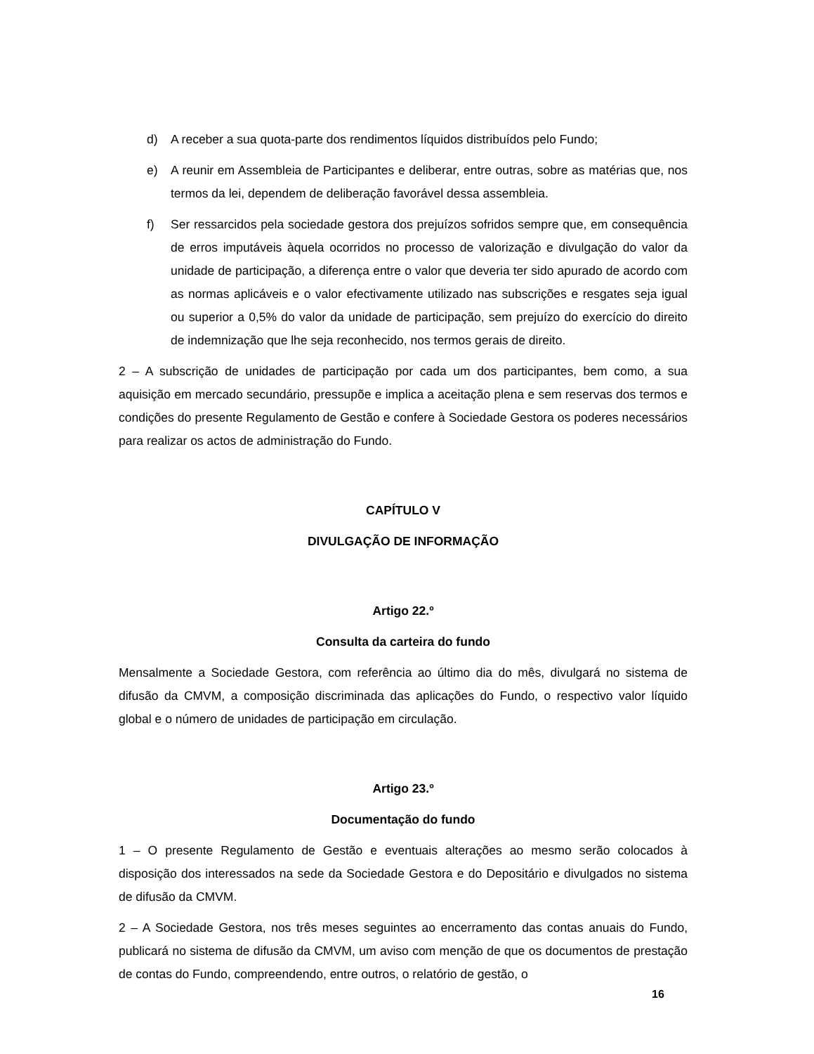d) A receber a sua quota-parte dos rendimentos líquidos distribuídos pelo Fundo;
e) A reunir em Assembleia de Participantes e deliberar, entre outras, sobre as matérias que, nos termos da lei, dependem de deliberação favorável dessa assembleia.
f) Ser ressarcidos pela sociedade gestora dos prejuízos sofridos sempre que, em consequência de erros imputáveis àquela ocorridos no processo de valorização e divulgação do valor da unidade de participação, a diferença entre o valor que deveria ter sido apurado de acordo com as normas aplicáveis e o valor efectivamente utilizado nas subscrições e resgates seja igual ou superior a 0,5% do valor da unidade de participação, sem prejuízo do exercício do direito de indemnização que lhe seja reconhecido, nos termos gerais de direito.
2 – A subscrição de unidades de participação por cada um dos participantes, bem como, a sua aquisição em mercado secundário, pressupõe e implica a aceitação plena e sem reservas dos termos e condições do presente Regulamento de Gestão e confere à Sociedade Gestora os poderes necessários para realizar os actos de administração do Fundo.
CAPÍTULO V
DIVULGAÇÃO DE INFORMAÇÃO
Artigo 22.º
Consulta da carteira do fundo
Mensalmente a Sociedade Gestora, com referência ao último dia do mês, divulgará no sistema de difusão da CMVM, a composição discriminada das aplicações do Fundo, o respectivo valor líquido global e o número de unidades de participação em circulação.
Artigo 23.º
Documentação do fundo
1 – O presente Regulamento de Gestão e eventuais alterações ao mesmo serão colocados à disposição dos interessados na sede da Sociedade Gestora e do Depositário e divulgados no sistema de difusão da CMVM.
2 – A Sociedade Gestora, nos três meses seguintes ao encerramento das contas anuais do Fundo, publicará no sistema de difusão da CMVM, um aviso com menção de que os documentos de prestação de contas do Fundo, compreendendo, entre outros, o relatório de gestão, o
16